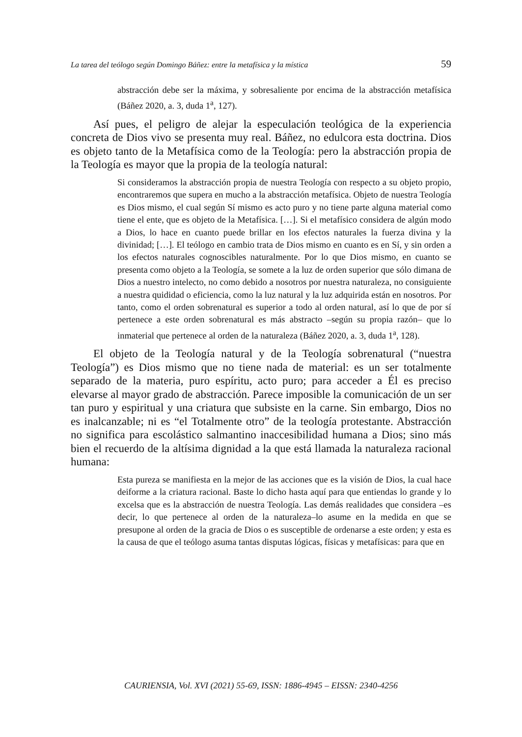La tarea del teólogo según Domingo Báñez: entre la metafísica y la mística 59
abstracción debe ser la máxima, y sobresaliente por encima de la abstracción metafísica (Báñez 2020, a. 3, duda 1<sup>a</sup>, 127).
Así pues, el peligro de alejar la especulación teológica de la experiencia concreta de Dios vivo se presenta muy real. Báñez, no edulcora esta doctrina. Dios es objeto tanto de la Metafísica como de la Teología: pero la abstracción propia de la Teología es mayor que la propia de la teología natural:
Si consideramos la abstracción propia de nuestra Teología con respecto a su objeto propio, encontraremos que supera en mucho a la abstracción metafísica. Objeto de nuestra Teología es Dios mismo, el cual según Sí mismo es acto puro y no tiene parte alguna material como tiene el ente, que es objeto de la Metafísica. […]. Si el metafísico considera de algún modo a Dios, lo hace en cuanto puede brillar en los efectos naturales la fuerza divina y la divinidad; […]. El teólogo en cambio trata de Dios mismo en cuanto es en Sí, y sin orden a los efectos naturales cognoscibles naturalmente. Por lo que Dios mismo, en cuanto se presenta como objeto a la Teología, se somete a la luz de orden superior que sólo dimana de Dios a nuestro intelecto, no como debido a nosotros por nuestra naturaleza, no consiguiente a nuestra quididad o eficiencia, como la luz natural y la luz adquirida están en nosotros. Por tanto, como el orden sobrenatural es superior a todo al orden natural, así lo que de por sí pertenece a este orden sobrenatural es más abstracto –según su propia razón– que lo inmaterial que pertenece al orden de la naturaleza (Báñez 2020, a. 3, duda 1<sup>a</sup>, 128).
El objeto de la Teología natural y de la Teología sobrenatural (“nuestra Teología”) es Dios mismo que no tiene nada de material: es un ser totalmente separado de la materia, puro espíritu, acto puro; para acceder a Él es preciso elevarse al mayor grado de abstracción. Parece imposible la comunicación de un ser tan puro y espiritual y una criatura que subsiste en la carne. Sin embargo, Dios no es inalcanzable; ni es “el Totalmente otro” de la teología protestante. Abstracción no significa para escolástico salmantino inaccesibilidad humana a Dios; sino más bien el recuerdo de la altísima dignidad a la que está llamada la naturaleza racional humana:
Esta pureza se manifiesta en la mejor de las acciones que es la visión de Dios, la cual hace deiforme a la criatura racional. Baste lo dicho hasta aquí para que entiendas lo grande y lo excelsa que es la abstracción de nuestra Teología. Las demás realidades que considera –es decir, lo que pertenece al orden de la naturaleza–lo asume en la medida en que se presupone al orden de la gracia de Dios o es susceptible de ordenarse a este orden; y esta es la causa de que el teólogo asuma tantas disputas lógicas, físicas y metafísicas: para que en
CAURIENSIA, Vol. XVI (2021) 55-69, ISSN: 1886-4945 – EISSN: 2340-4256